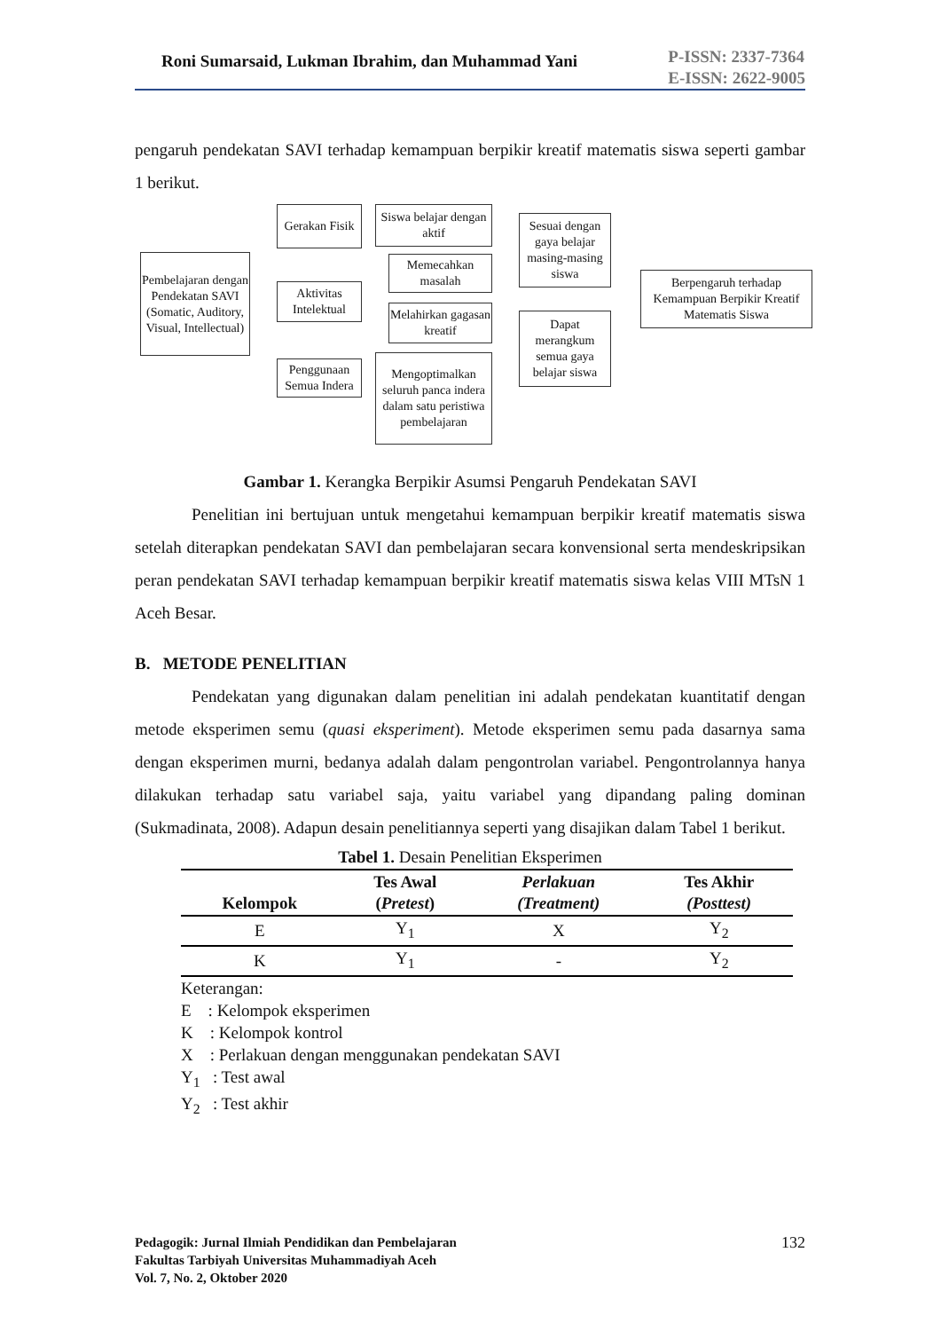Roni Sumarsaid, Lukman Ibrahim, dan Muhammad Yani
P-ISSN: 2337-7364
E-ISSN: 2622-9005
pengaruh pendekatan SAVI terhadap kemampuan berpikir kreatif matematis siswa seperti gambar 1 berikut.
Pembelajaran dengan Pendekatan SAVI (Somatic, Auditory, Visual, Intellectual)
Gerakan Fisik
Aktivitas Intelektual
Penggunaan Semua Indera
Siswa belajar dengan aktif
Memecahkan masalah
Melahirkan gagasan kreatif
Mengoptimalkan seluruh panca indera dalam satu peristiwa pembelajaran
Sesuai dengan gaya belajar masing-masing siswa
Dapat merangkum semua gaya belajar siswa
Berpengaruh terhadap Kemampuan Berpikir Kreatif Matematis Siswa
Gambar 1. Kerangka Berpikir Asumsi Pengaruh Pendekatan SAVI
Penelitian ini bertujuan untuk mengetahui kemampuan berpikir kreatif matematis siswa setelah diterapkan pendekatan SAVI dan pembelajaran secara konvensional serta mendeskripsikan peran pendekatan SAVI terhadap kemampuan berpikir kreatif matematis siswa kelas VIII MTsN 1 Aceh Besar.
B. METODE PENELITIAN
Pendekatan yang digunakan dalam penelitian ini adalah pendekatan kuantitatif dengan metode eksperimen semu (quasi eksperiment). Metode eksperimen semu pada dasarnya sama dengan eksperimen murni, bedanya adalah dalam pengontrolan variabel. Pengontrolannya hanya dilakukan terhadap satu variabel saja, yaitu variabel yang dipandang paling dominan (Sukmadinata, 2008). Adapun desain penelitiannya seperti yang disajikan dalam Tabel 1 berikut.
Tabel 1. Desain Penelitian Eksperimen
| Kelompok | Tes Awal ( Pretest ) | Perlakuan (Treatment) | Tes Akhir (Posttest) |
| --- | --- | --- | --- |
| E | Y<sub>1</sub> | X | Y<sub>2</sub> |
| K | Y<sub>1</sub> | - | Y<sub>2</sub> |
Keterangan:
E : Kelompok eksperimen
K : Kelompok kontrol
X : Perlakuan dengan menggunakan pendekatan SAVI
Y<sub>1</sub> : Test awal
Y<sub>2</sub> : Test akhir
Pedagogik: Jurnal Ilmiah Pendidikan dan Pembelajaran
Fakultas Tarbiyah Universitas Muhammadiyah Aceh
Vol. 7, No. 2, Oktober 2020
132